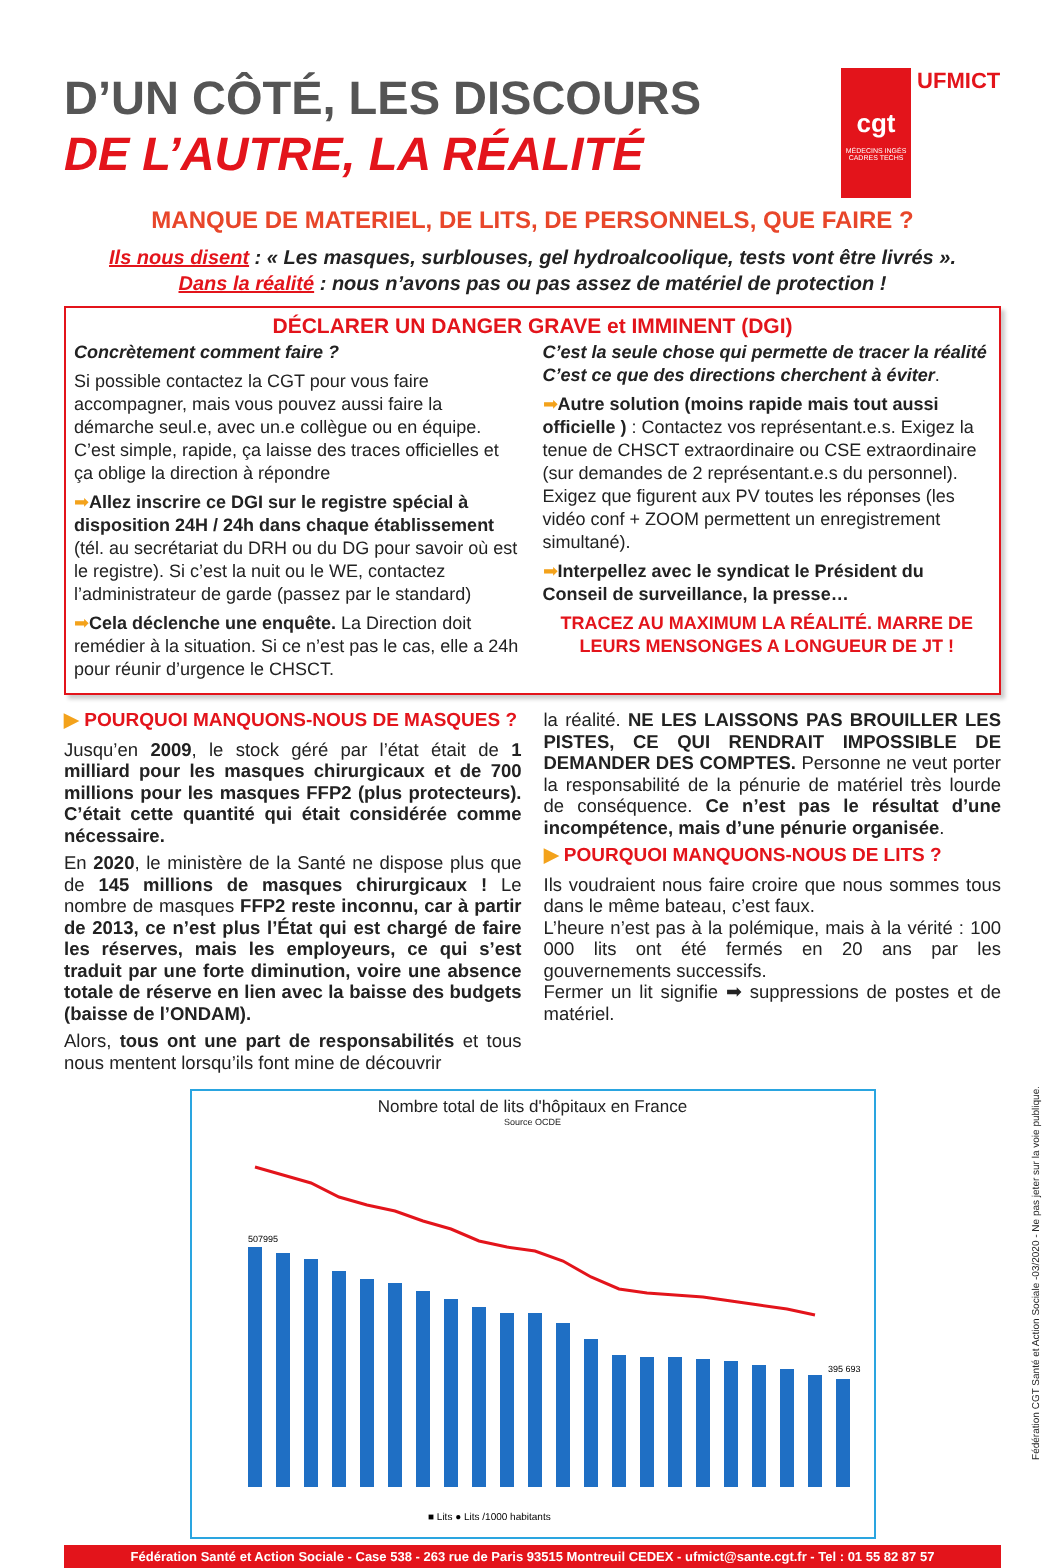cgt MÉDECINS INGÉS CADRES TECHS UFMICT
D’UN CÔTÉ, LES DISCOURS
DE L’AUTRE, LA RÉALITÉ
MANQUE DE MATERIEL, DE LITS, DE PERSONNELS, QUE FAIRE ?
Ils nous disent : « Les masques, surblouses, gel hydroalcoolique, tests vont être livrés ».
Dans la réalité : nous n’avons pas ou pas assez de matériel de protection !
DÉCLARER UN DANGER GRAVE et IMMINENT (DGI)
Concrètement comment faire ?
Si possible contactez la CGT pour vous faire accompagner, mais vous pouvez aussi faire la démarche seul.e, avec un.e collègue ou en équipe. C’est simple, rapide, ça laisse des traces officielles et ça oblige la direction à répondre
➡Allez inscrire ce DGI sur le registre spécial à disposition 24H / 24h dans chaque établissement (tél. au secrétariat du DRH ou du DG pour savoir où est le registre). Si c’est la nuit ou le WE, contactez l’administrateur de garde (passez par le standard)
➡Cela déclenche une enquête. La Direction doit remédier à la situation. Si ce n’est pas le cas, elle a 24h pour réunir d’urgence le CHSCT.
C’est la seule chose qui permette de tracer la réalité C’est ce que des directions cherchent à éviter.
➡Autre solution (moins rapide mais tout aussi officielle ) : Contactez vos représentant.e.s. Exigez la tenue de CHSCT extraordinaire ou CSE extraordinaire (sur demandes de 2 représentant.e.s du personnel). Exigez que figurent aux PV toutes les réponses (les vidéo conf + ZOOM permettent un enregistrement simultané).
➡Interpellez avec le syndicat le Président du Conseil de surveillance, la presse…
TRACEZ AU MAXIMUM LA RÉALITÉ. MARRE DE LEURS MENSONGES A LONGUEUR DE JT !
▶ POURQUOI MANQUONS-NOUS DE MASQUES ?
Jusqu’en 2009, le stock géré par l’état était de 1 milliard pour les masques chirurgicaux et de 700 millions pour les masques FFP2 (plus protecteurs). C’était cette quantité qui était considérée comme nécessaire.
En 2020, le ministère de la Santé ne dispose plus que de 145 millions de masques chirurgicaux ! Le nombre de masques FFP2 reste inconnu, car à partir de 2013, ce n’est plus l’État qui est chargé de faire les réserves, mais les employeurs, ce qui s’est traduit par une forte diminution, voire une absence totale de réserve en lien avec la baisse des budgets (baisse de l’ONDAM).
Alors, tous ont une part de responsabilités et tous nous mentent lorsqu’ils font mine de découvrir
la réalité. NE LES LAISSONS PAS BROUILLER LES PISTES, CE QUI RENDRAIT IMPOSSIBLE DE DEMANDER DES COMPTES. Personne ne veut porter la responsabilité de la pénurie de matériel très lourde de conséquence. Ce n’est pas le résultat d’une incompétence, mais d’une pénurie organisée.
▶ POURQUOI MANQUONS-NOUS DE LITS ?
Ils voudraient nous faire croire que nous sommes tous dans le même bateau, c’est faux.
L’heure n’est pas à la polémique, mais à la vérité : 100 000 lits ont été fermés en 20 ans par les gouvernements successifs.
Fermer un lit signifie ➡ suppressions de postes et de matériel.
Nombre total de lits d'hôpitaux en France
Source OCDE
507995
395 693
■ Lits ● Lits /1000 habitants
Fédération Santé et Action Sociale - Case 538 - 263 rue de Paris 93515 Montreuil CEDEX - ufmict@sante.cgt.fr - Tel : 01 55 82 87 57
Fédération CGT Santé et Action Sociale -03/2020 - Ne pas jeter sur la voie publique.